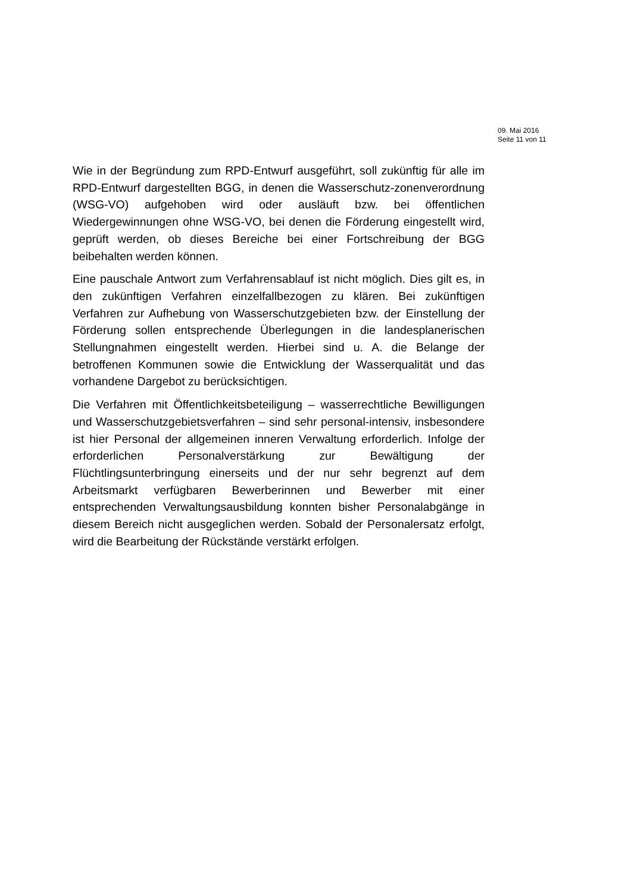09. Mai 2016
Seite 11 von 11
Wie in der Begründung zum RPD-Entwurf ausgeführt, soll zukünftig für alle im RPD-Entwurf dargestellten BGG, in denen die Wasserschutz-zonenverordnung (WSG-VO) aufgehoben wird oder ausläuft bzw. bei öffentlichen Wiedergewinnungen ohne WSG-VO, bei denen die Förderung eingestellt wird, geprüft werden, ob dieses Bereiche bei einer Fortschreibung der BGG beibehalten werden können.
Eine pauschale Antwort zum Verfahrensablauf ist nicht möglich. Dies gilt es, in den zukünftigen Verfahren einzelfallbezogen zu klären. Bei zukünftigen Verfahren zur Aufhebung von Wasserschutzgebieten bzw. der Einstellung der Förderung sollen entsprechende Überlegungen in die landesplanerischen Stellungnahmen eingestellt werden. Hierbei sind u. A. die Belange der betroffenen Kommunen sowie die Entwicklung der Wasserqualität und das vorhandene Dargebot zu berücksichtigen.
Die Verfahren mit Öffentlichkeitsbeteiligung – wasserrechtliche Bewilligungen und Wasserschutzgebietsverfahren – sind sehr personal-intensiv, insbesondere ist hier Personal der allgemeinen inneren Verwaltung erforderlich. Infolge der erforderlichen Personalverstärkung zur Bewältigung der Flüchtlingsunterbringung einerseits und der nur sehr begrenzt auf dem Arbeitsmarkt verfügbaren Bewerberinnen und Bewerber mit einer entsprechenden Verwaltungsausbildung konnten bisher Personalabgänge in diesem Bereich nicht ausgeglichen werden. Sobald der Personalersatz erfolgt, wird die Bearbeitung der Rückstände verstärkt erfolgen.